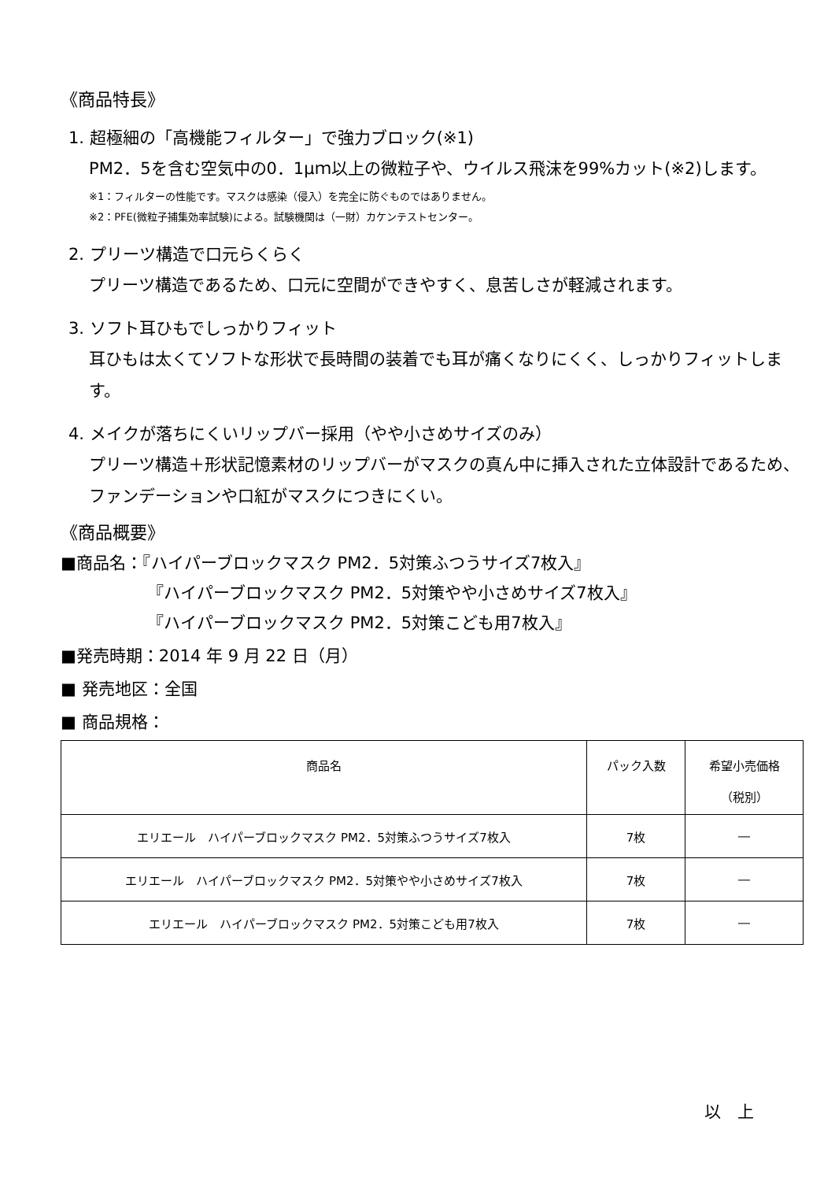《商品特長》
1. 超極細の「高機能フィルター」で強力ブロック(※1)
PM2．5を含む空気中の0．1μｍ以上の微粒子や、ウイルス飛沫を99%カット(※2)します。
※1：フィルターの性能です。マスクは感染（侵入）を完全に防ぐものではありません。
※2：PFE(微粒子捕集効率試験)による。試験機関は（一財）カケンテストセンター。
2. プリーツ構造で口元らくらく
プリーツ構造であるため、口元に空間ができやすく、息苦しさが軽減されます。
3. ソフト耳ひもでしっかりフィット
耳ひもは太くてソフトな形状で長時間の装着でも耳が痛くなりにくく、しっかりフィットします。
4. メイクが落ちにくいリップバー採用（やや小さめサイズのみ）
プリーツ構造＋形状記憶素材のリップバーがマスクの真ん中に挿入された立体設計であるため、ファンデーションや口紅がマスクにつきにくい。
《商品概要》
■商品名：『ハイパーブロックマスク PM2．5対策ふつうサイズ7枚入』
『ハイパーブロックマスク PM2．5対策やや小さめサイズ7枚入』
『ハイパーブロックマスク PM2．5対策こども用7枚入』
■発売時期：2014 年 9 月 22 日（月）
■ 発売地区：全国
■ 商品規格：
| 商品名 | パック入数 | 希望小売価格 （税別） |
| --- | --- | --- |
| エリエール ハイパーブロックマスク PM2．5対策ふつうサイズ7枚入 | 7枚 | ― |
| エリエール ハイパーブロックマスク PM2．5対策やや小さめサイズ7枚入 | 7枚 | ― |
| エリエール ハイパーブロックマスク PM2．5対策こども用7枚入 | 7枚 | ― |
以　上